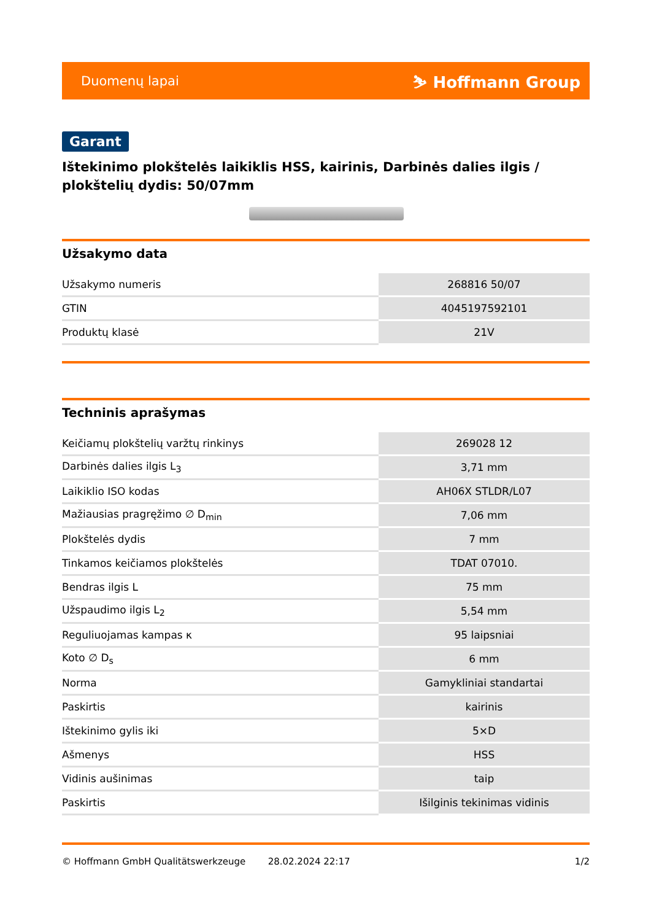Duomenų lapai ⛷ Hoffmann Group
Garant
Ištekinimo plokštelės laikiklis HSS, kairinis, Darbinės dalies ilgis / plokštelių dydis: 50/07mm
Užsakymo data
| Užsakymo numeris | 268816 50/07 |
| GTIN | 4045197592101 |
| Produktų klasė | 21V |
Techninis aprašymas
| Keičiamų plokštelių varžtų rinkinys | 269028 12 |
| Darbinės dalies ilgis L<sub>3</sub> | 3,71 mm |
| Laikiklio ISO kodas | AH06X STLDR/L07 |
| Mažiausias pragręžimo ∅ D<sub>min</sub> | 7,06 mm |
| Plokštelės dydis | 7 mm |
| Tinkamos keičiamos plokštelės | TDAT 07010. |
| Bendras ilgis L | 75 mm |
| Užspaudimo ilgis L<sub>2</sub> | 5,54 mm |
| Reguliuojamas kampas κ | 95 laipsniai |
| Koto ∅ D<sub>s</sub> | 6 mm |
| Norma | Gamykliniai standartai |
| Paskirtis | kairinis |
| Ištekinimo gylis iki | 5×D |
| Ašmenys | HSS |
| Vidinis aušinimas | taip |
| Paskirtis | Išilginis tekinimas vidinis |
© Hoffmann GmbH Qualitätswerkzeuge 28.02.2024 22:17 1/2